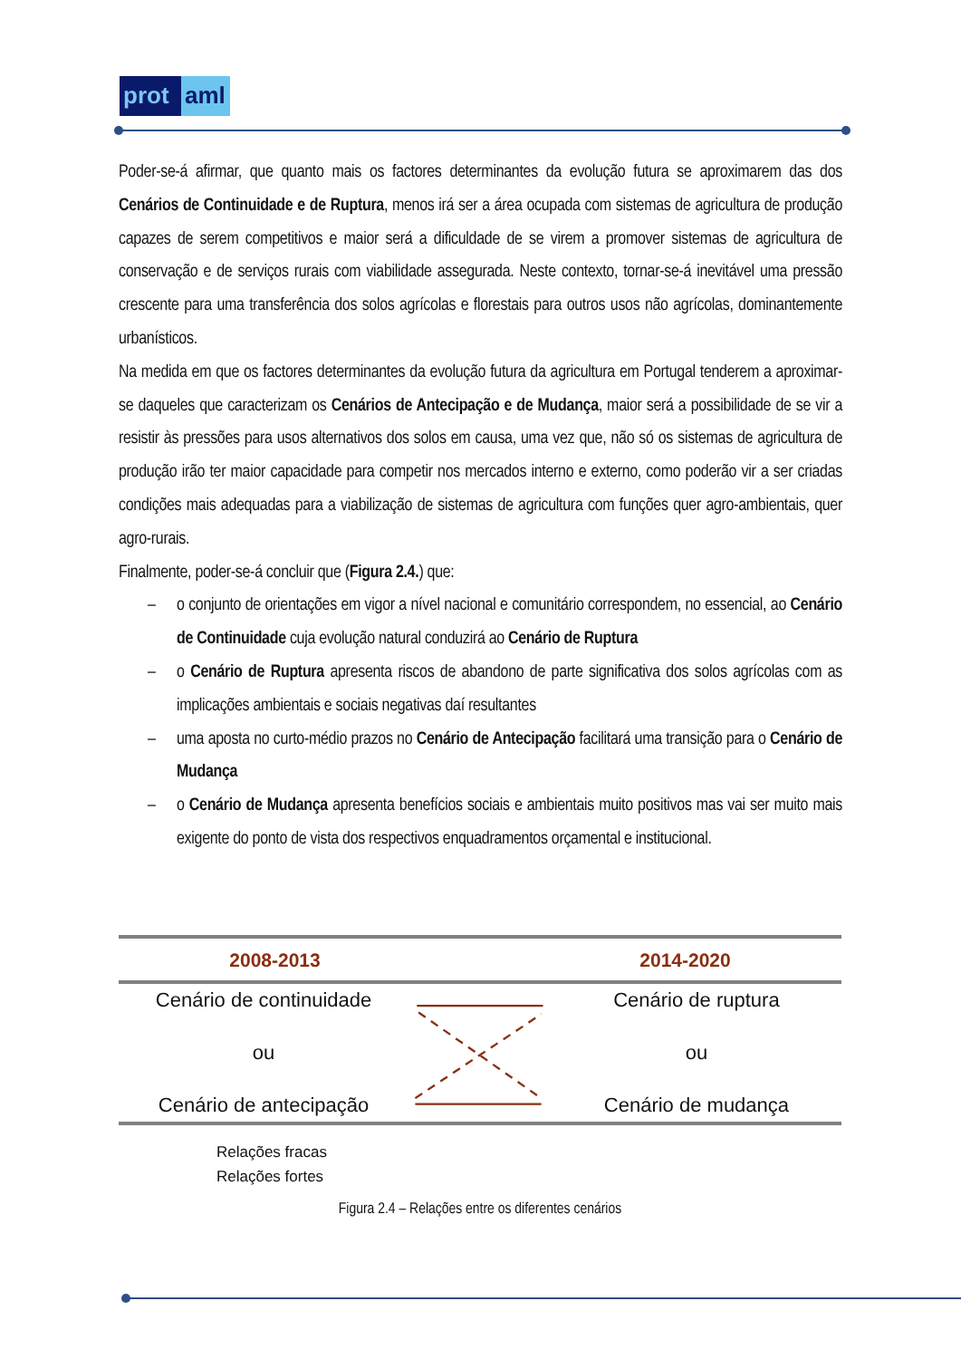prot
aml
Poder-se-á afirmar, que quanto mais os factores determinantes da evolução futura se aproximarem das dos Cenários de Continuidade e de Ruptura, menos irá ser a área ocupada com sistemas de agricultura de produção capazes de serem competitivos e maior será a dificuldade de se virem a promover sistemas de agricultura de conservação e de serviços rurais com viabilidade assegurada. Neste contexto, tornar-se-á inevitável uma pressão crescente para uma transferência dos solos agrícolas e florestais para outros usos não agrícolas, dominantemente urbanísticos.
Na medida em que os factores determinantes da evolução futura da agricultura em Portugal tenderem a aproximar-se daqueles que caracterizam os Cenários de Antecipação e de Mudança, maior será a possibilidade de se vir a resistir às pressões para usos alternativos dos solos em causa, uma vez que, não só os sistemas de agricultura de produção irão ter maior capacidade para competir nos mercados interno e externo, como poderão vir a ser criadas condições mais adequadas para a viabilização de sistemas de agricultura com funções quer agro-ambientais, quer agro-rurais.
Finalmente, poder-se-á concluir que (Figura 2.4.) que:
– o conjunto de orientações em vigor a nível nacional e comunitário correspondem, no essencial, ao Cenário de Continuidade cuja evolução natural conduzirá ao Cenário de Ruptura
– o Cenário de Ruptura apresenta riscos de abandono de parte significativa dos solos agrícolas com as implicações ambientais e sociais negativas daí resultantes
– uma aposta no curto-médio prazos no Cenário de Antecipação facilitará uma transição para o Cenário de Mudança
– o Cenário de Mudança apresenta benefícios sociais e ambientais muito positivos mas vai ser muito mais exigente do ponto de vista dos respectivos enquadramentos orçamental e institucional.
2008-2013 2014-2020
Cenário de continuidade
ou
Cenário de antecipação
Cenário de ruptura
ou
Cenário de mudança
Relações fracas
Relações fortes
Figura 2.4 – Relações entre os diferentes cenários